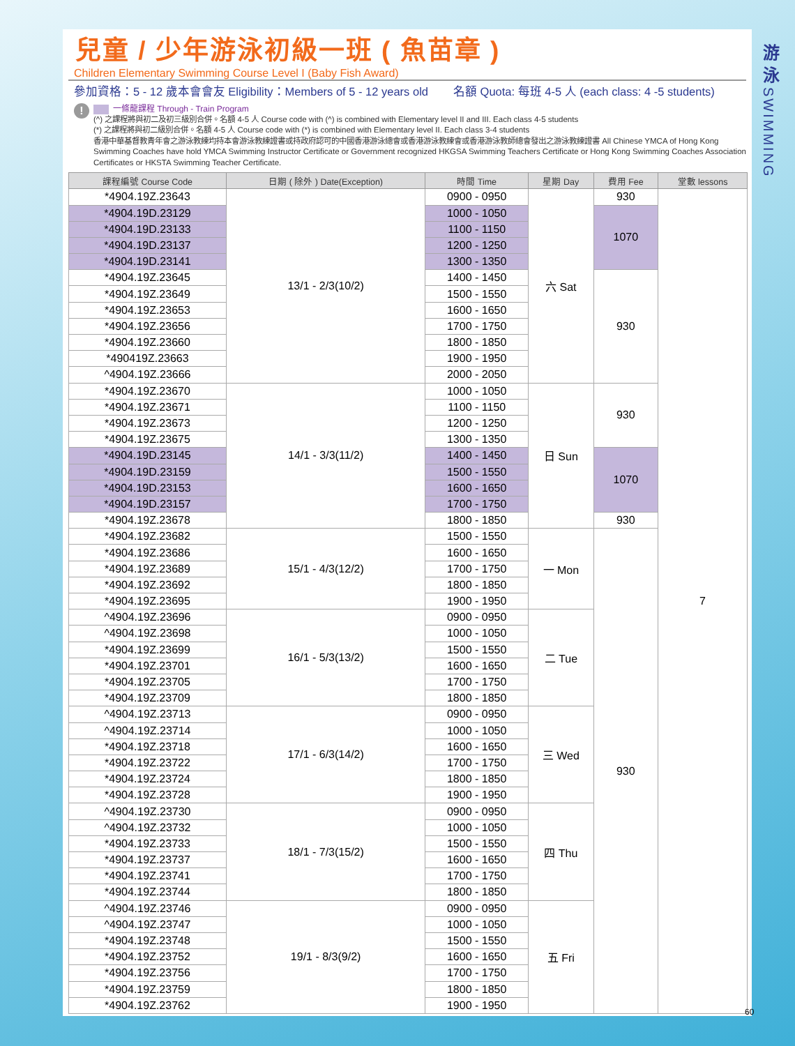兒童 / 少年游泳初級一班 ( 魚苗章 )
Children Elementary Swimming Course Level I (Baby Fish Award)
參加資格：5 - 12 歲本會會友 Eligibility：Members of 5 - 12 years old 名額 Quota: 每班 4-5 人 (each class: 4 -5 students)
!
一條龍課程 Through - Train Program
(^) 之課程將與初二及初三級別合併。名額 4-5 人 Course code with (^) is combined with Elementary level II and III. Each class 4-5 students
(*) 之課程將與初二級別合併。名額 4-5 人 Course code with (*) is combined with Elementary level II. Each class 3-4 students
香港中華基督教青年會之游泳教練均持本會游泳教練證書或持政府認可的中國香港游泳總會或香港游泳教練會或香港游泳教師總會發出之游泳教練證書 All Chinese YMCA of Hong Kong Swimming Coaches have hold YMCA Swimming Instructor Certificate or Government recognized HKGSA Swimming Teachers Certificate or Hong Kong Swimming Coaches Association Certificates or HKSTA Swimming Teacher Certificate.
| 課程編號 Course Code | 日期 ( 除外 ) Date(Exception) | 時間 Time | 星期 Day | 費用 Fee | 堂數 lessons |
| --- | --- | --- | --- | --- | --- |
| *4904.19Z.23643 | 13/1 - 2/3(10/2) | 0900 - 0950 | 六 Sat | 930 | 7 |
| *4904.19D.23129 | | 1000 - 1050 | | 1070 | |
| *4904.19D.23133 | | 1100 - 1150 | | | |
| *4904.19D.23137 | | 1200 - 1250 | | | |
| *4904.19D.23141 | | 1300 - 1350 | | | |
| *4904.19Z.23645 | | 1400 - 1450 | | 930 | |
| *4904.19Z.23649 | | 1500 - 1550 | | | |
| *4904.19Z.23653 | | 1600 - 1650 | | | |
| *4904.19Z.23656 | | 1700 - 1750 | | | |
| *4904.19Z.23660 | | 1800 - 1850 | | | |
| *490419Z.23663 | | 1900 - 1950 | | | |
| ^4904.19Z.23666 | | 2000 - 2050 | | | |
| *4904.19Z.23670 | 14/1 - 3/3(11/2) | 1000 - 1050 | 日 Sun | 930 | |
| *4904.19Z.23671 | | 1100 - 1150 | | | |
| *4904.19Z.23673 | | 1200 - 1250 | | | |
| *4904.19Z.23675 | | 1300 - 1350 | | | |
| *4904.19D.23145 | | 1400 - 1450 | | 1070 | |
| *4904.19D.23159 | | 1500 - 1550 | | | |
| *4904.19D.23153 | | 1600 - 1650 | | | |
| *4904.19D.23157 | | 1700 - 1750 | | | |
| *4904.19Z.23678 | | 1800 - 1850 | | 930 | |
| *4904.19Z.23682 | 15/1 - 4/3(12/2) | 1500 - 1550 | 一 Mon | 930 | |
| *4904.19Z.23686 | | 1600 - 1650 | | | |
| *4904.19Z.23689 | | 1700 - 1750 | | | |
| *4904.19Z.23692 | | 1800 - 1850 | | | |
| *4904.19Z.23695 | | 1900 - 1950 | | | |
| ^4904.19Z.23696 | 16/1 - 5/3(13/2) | 0900 - 0950 | 二 Tue | | |
| ^4904.19Z.23698 | | 1000 - 1050 | | | |
| *4904.19Z.23699 | | 1500 - 1550 | | | |
| *4904.19Z.23701 | | 1600 - 1650 | | | |
| *4904.19Z.23705 | | 1700 - 1750 | | | |
| *4904.19Z.23709 | | 1800 - 1850 | | | |
| ^4904.19Z.23713 | 17/1 - 6/3(14/2) | 0900 - 0950 | 三 Wed | | |
| ^4904.19Z.23714 | | 1000 - 1050 | | | |
| *4904.19Z.23718 | | 1600 - 1650 | | | |
| *4904.19Z.23722 | | 1700 - 1750 | | | |
| *4904.19Z.23724 | | 1800 - 1850 | | | |
| *4904.19Z.23728 | | 1900 - 1950 | | | |
| ^4904.19Z.23730 | 18/1 - 7/3(15/2) | 0900 - 0950 | 四 Thu | | |
| ^4904.19Z.23732 | | 1000 - 1050 | | | |
| *4904.19Z.23733 | | 1500 - 1550 | | | |
| *4904.19Z.23737 | | 1600 - 1650 | | | |
| *4904.19Z.23741 | | 1700 - 1750 | | | |
| *4904.19Z.23744 | | 1800 - 1850 | | | |
| ^4904.19Z.23746 | 19/1 - 8/3(9/2) | 0900 - 0950 | 五 Fri | | |
| ^4904.19Z.23747 | | 1000 - 1050 | | | |
| *4904.19Z.23748 | | 1500 - 1550 | | | |
| *4904.19Z.23752 | | 1600 - 1650 | | | |
| *4904.19Z.23756 | | 1700 - 1750 | | | |
| *4904.19Z.23759 | | 1800 - 1850 | | | |
| *4904.19Z.23762 | | 1900 - 1950 | | | |
游
泳
SWIMMING
60